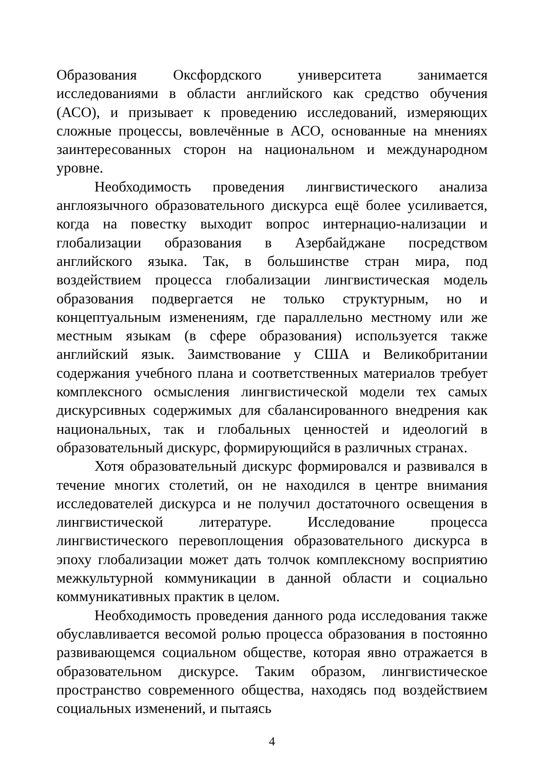Образования Оксфордского университета занимается исследованиями в области английского как средство обучения (АСО), и призывает к проведению исследований, измеряющих сложные процессы, вовлечённые в АСО, основанные на мнениях заинтересованных сторон на национальном и международном уровне.
Необходимость проведения лингвистического анализа англоязычного образовательного дискурса ещё более усиливается, когда на повестку выходит вопрос интернацио-нализации и глобализации образования в Азербайджане посредством английского языка. Так, в большинстве стран мира, под воздействием процесса глобализации лингвистическая модель образования подвергается не только структурным, но и концептуальным изменениям, где параллельно местному или же местным языкам (в сфере образования) используется также английский язык. Заимствование у США и Великобритании содержания учебного плана и соответственных материалов требует комплексного осмысления лингвистической модели тех самых дискурсивных содержимых для сбалансированного внедрения как национальных, так и глобальных ценностей и идеологий в образовательный дискурс, формирующийся в различных странах.
Хотя образовательный дискурс формировался и развивался в течение многих столетий, он не находился в центре внимания исследователей дискурса и не получил достаточного освещения в лингвистической литературе. Исследование процесса лингвистического перевоплощения образовательного дискурса в эпоху глобализации может дать толчок комплексному восприятию межкультурной коммуникации в данной области и социально коммуникативных практик в целом.
Необходимость проведения данного рода исследования также обуславливается весомой ролью процесса образования в постоянно развивающемся социальном обществе, которая явно отражается в образовательном дискурсе. Таким образом, лингвистическое пространство современного общества, находясь под воздействием социальных изменений, и пытаясь
4